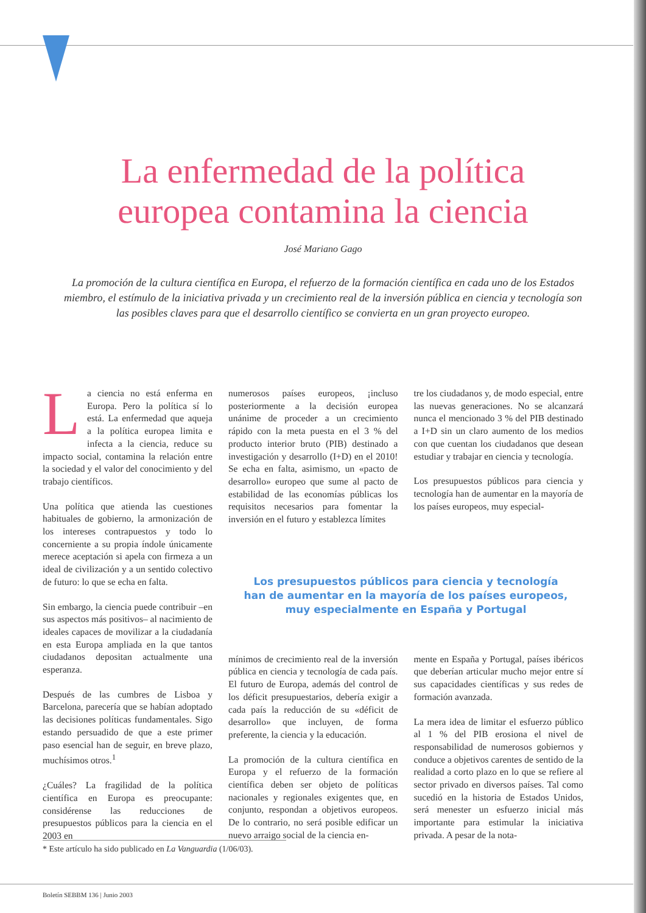La enfermedad de la política
europea contamina la ciencia
José Mariano Gago
La promoción de la cultura científica en Europa, el refuerzo de la formación científica en cada uno de los Estados miembro, el estímulo de la iniciativa privada y un crecimiento real de la inversión pública en ciencia y tecnología son las posibles claves para que el desarrollo científico se convierta en un gran proyecto europeo.
La ciencia no está enferma en Europa. Pero la política sí lo está. La enfermedad que aqueja a la política europea limita e infecta a la ciencia, reduce su impacto social, contamina la relación entre la sociedad y el valor del conocimiento y del trabajo científicos.
Una política que atienda las cuestiones habituales de gobierno, la armonización de los intereses contrapuestos y todo lo concerniente a su propia índole únicamente merece aceptación si apela con firmeza a un ideal de civilización y a un sentido colectivo de futuro: lo que se echa en falta.
Sin embargo, la ciencia puede contribuir –en sus aspectos más positivos– al nacimiento de ideales capaces de movilizar a la ciudadanía en esta Europa ampliada en la que tantos ciudadanos depositan actualmente una esperanza.
Después de las cumbres de Lisboa y Barcelona, parecería que se habían adoptado las decisiones políticas fundamentales. Sigo estando persuadido de que a este primer paso esencial han de seguir, en breve plazo, muchísimos otros.<sup>1</sup>
¿Cuáles? La fragilidad de la política científica en Europa es preocupante: considérense las reducciones de presupuestos públicos para la ciencia en el 2003 en
numerosos países europeos, ¡incluso posteriormente a la decisión europea unánime de proceder a un crecimiento rápido con la meta puesta en el 3 % del producto interior bruto (PIB) destinado a investigación y desarrollo (I+D) en el 2010! Se echa en falta, asimismo, un «pacto de desarrollo» europeo que sume al pacto de estabilidad de las economías públicas los requisitos necesarios para fomentar la inversión en el futuro y establezca límites
tre los ciudadanos y, de modo especial, entre las nuevas generaciones. No se alcanzará nunca el mencionado 3 % del PIB destinado a I+D sin un claro aumento de los medios con que cuentan los ciudadanos que desean estudiar y trabajar en ciencia y tecnología.
Los presupuestos públicos para ciencia y tecnología han de aumentar en la mayoría de los países europeos, muy especial-
Los presupuestos públicos para ciencia y tecnología
han de aumentar en la mayoría de los países europeos,
muy especialmente en España y Portugal
mínimos de crecimiento real de la inversión pública en ciencia y tecnología de cada país. El futuro de Europa, además del control de los déficit presupuestarios, debería exigir a cada país la reducción de su «déficit de desarrollo» que incluyen, de forma preferente, la ciencia y la educación.
La promoción de la cultura científica en Europa y el refuerzo de la formación científica deben ser objeto de políticas nacionales y regionales exigentes que, en conjunto, respondan a objetivos europeos. De lo contrario, no será posible edificar un nuevo arraigo social de la ciencia en-
mente en España y Portugal, países ibéricos que deberían articular mucho mejor entre sí sus capacidades científicas y sus redes de formación avanzada.
La mera idea de limitar el esfuerzo público al 1 % del PIB erosiona el nivel de responsabilidad de numerosos gobiernos y conduce a objetivos carentes de sentido de la realidad a corto plazo en lo que se refiere al sector privado en diversos países. Tal como sucedió en la historia de Estados Unidos, será menester un esfuerzo inicial más importante para estimular la iniciativa privada. A pesar de la nota-
* Este artículo ha sido publicado en La Vanguardia (1/06/03).
Boletín SEBBM 136 | Junio 2003